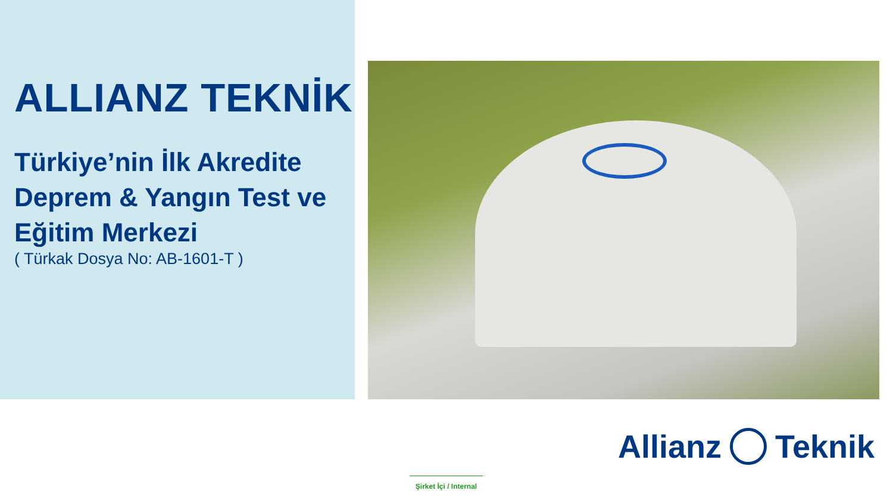ALLIANZ TEKNİK
Türkiye’nin İlk Akredite Deprem & Yangın Test ve Eğitim Merkezi
( Türkak Dosya No: AB-1601-T )
Allianz Teknik
Şirket İçi / Internal